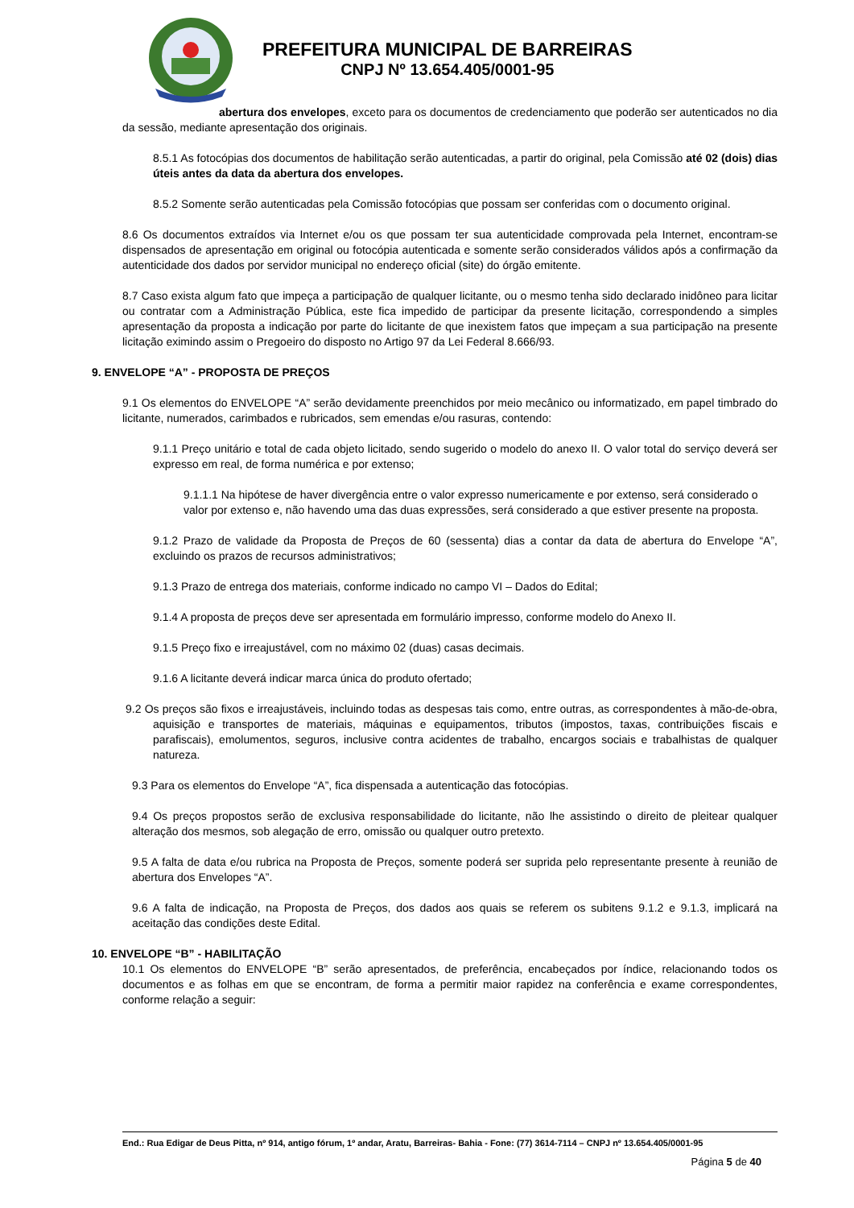PREFEITURA MUNICIPAL DE BARREIRAS
CNPJ Nº 13.654.405/0001-95
abertura dos envelopes, exceto para os documentos de credenciamento que poderão ser autenticados no dia da sessão, mediante apresentação dos originais.
8.5.1 As fotocópias dos documentos de habilitação serão autenticadas, a partir do original, pela Comissão até 02 (dois) dias úteis antes da data da abertura dos envelopes.
8.5.2 Somente serão autenticadas pela Comissão fotocópias que possam ser conferidas com o documento original.
8.6 Os documentos extraídos via Internet e/ou os que possam ter sua autenticidade comprovada pela Internet, encontram-se dispensados de apresentação em original ou fotocópia autenticada e somente serão considerados válidos após a confirmação da autenticidade dos dados por servidor municipal no endereço oficial (site) do órgão emitente.
8.7 Caso exista algum fato que impeça a participação de qualquer licitante, ou o mesmo tenha sido declarado inidôneo para licitar ou contratar com a Administração Pública, este fica impedido de participar da presente licitação, correspondendo a simples apresentação da proposta a indicação por parte do licitante de que inexistem fatos que impeçam a sua participação na presente licitação eximindo assim o Pregoeiro do disposto no Artigo 97 da Lei Federal 8.666/93.
9. ENVELOPE “A” - PROPOSTA DE PREÇOS
9.1 Os elementos do ENVELOPE “A” serão devidamente preenchidos por meio mecânico ou informatizado, em papel timbrado do licitante, numerados, carimbados e rubricados, sem emendas e/ou rasuras, contendo:
9.1.1 Preço unitário e total de cada objeto licitado, sendo sugerido o modelo do anexo II. O valor total do serviço deverá ser expresso em real, de forma numérica e por extenso;
9.1.1.1 Na hipótese de haver divergência entre o valor expresso numericamente e por extenso, será considerado o valor por extenso e, não havendo uma das duas expressões, será considerado a que estiver presente na proposta.
9.1.2 Prazo de validade da Proposta de Preços de 60 (sessenta) dias a contar da data de abertura do Envelope “A”, excluindo os prazos de recursos administrativos;
9.1.3 Prazo de entrega dos materiais, conforme indicado no campo VI – Dados do Edital;
9.1.4 A proposta de preços deve ser apresentada em formulário impresso, conforme modelo do Anexo II.
9.1.5 Preço fixo e irreajustável, com no máximo 02 (duas) casas decimais.
9.1.6 A licitante deverá indicar marca única do produto ofertado;
9.2 Os preços são fixos e irreajustáveis, incluindo todas as despesas tais como, entre outras, as correspondentes à mão-de-obra, aquisição e transportes de materiais, máquinas e equipamentos, tributos (impostos, taxas, contribuições fiscais e parafiscais), emolumentos, seguros, inclusive contra acidentes de trabalho, encargos sociais e trabalhistas de qualquer natureza.
9.3 Para os elementos do Envelope “A”, fica dispensada a autenticação das fotocópias.
9.4 Os preços propostos serão de exclusiva responsabilidade do licitante, não lhe assistindo o direito de pleitear qualquer alteração dos mesmos, sob alegação de erro, omissão ou qualquer outro pretexto.
9.5 A falta de data e/ou rubrica na Proposta de Preços, somente poderá ser suprida pelo representante presente à reunião de abertura dos Envelopes “A”.
9.6 A falta de indicação, na Proposta de Preços, dos dados aos quais se referem os subitens 9.1.2 e 9.1.3, implicará na aceitação das condições deste Edital.
10. ENVELOPE “B” - HABILITAÇÃO
10.1 Os elementos do ENVELOPE “B” serão apresentados, de preferência, encabeçados por índice, relacionando todos os documentos e as folhas em que se encontram, de forma a permitir maior rapidez na conferência e exame correspondentes, conforme relação a seguir:
End.: Rua Edigar de Deus Pitta, nº 914, antigo fórum, 1º andar, Aratu, Barreiras- Bahia - Fone: (77) 3614-7114 – CNPJ nº 13.654.405/0001-95
Página 5 de 40